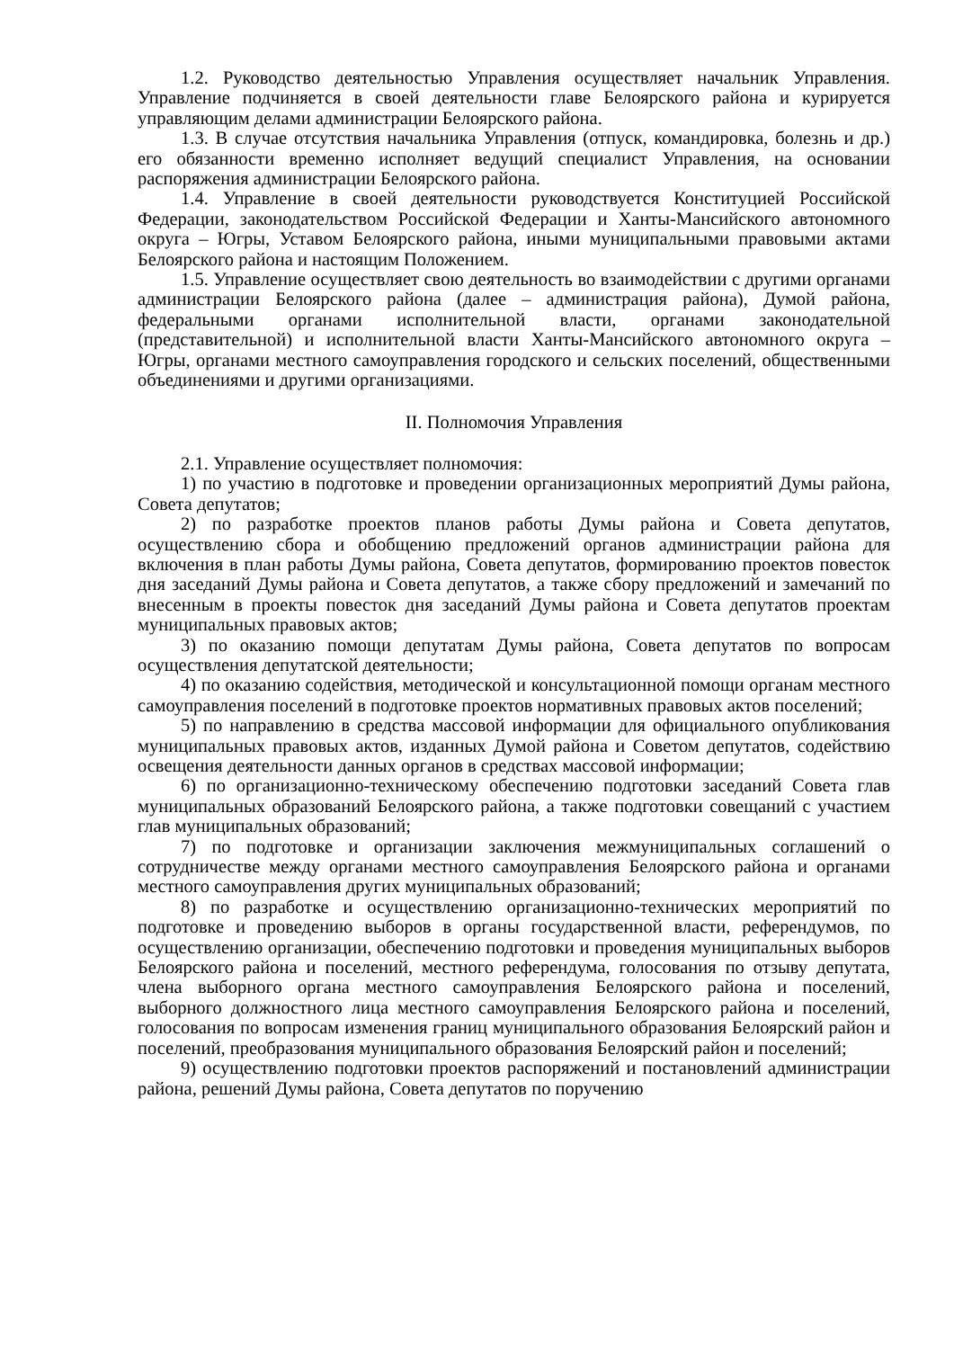1.2. Руководство деятельностью Управления осуществляет начальник Управления. Управление подчиняется в своей деятельности главе Белоярского района и курируется управляющим делами администрации Белоярского района.
1.3. В случае отсутствия начальника Управления (отпуск, командировка, болезнь и др.) его обязанности временно исполняет ведущий специалист Управления, на основании распоряжения администрации Белоярского района.
1.4. Управление в своей деятельности руководствуется Конституцией Российской Федерации, законодательством Российской Федерации и Ханты-Мансийского автономного округа – Югры, Уставом Белоярского района, иными муниципальными правовыми актами Белоярского района и настоящим Положением.
1.5. Управление осуществляет свою деятельность во взаимодействии с другими органами администрации Белоярского района (далее – администрация района), Думой района, федеральными органами исполнительной власти, органами законодательной (представительной) и исполнительной власти Ханты-Мансийского автономного округа – Югры, органами местного самоуправления городского и сельских поселений, общественными объединениями и другими организациями.
II. Полномочия Управления
2.1. Управление осуществляет полномочия:
1) по участию в подготовке и проведении организационных мероприятий Думы района, Совета депутатов;
2) по разработке проектов планов работы Думы района и Совета депутатов, осуществлению сбора и обобщению предложений органов администрации района для включения в план работы Думы района, Совета депутатов, формированию проектов повесток дня заседаний Думы района и Совета депутатов, а также сбору предложений и замечаний по внесенным в проекты повесток дня заседаний Думы района и Совета депутатов проектам муниципальных правовых актов;
3) по оказанию помощи депутатам Думы района, Совета депутатов по вопросам осуществления депутатской деятельности;
4) по оказанию содействия, методической и консультационной помощи органам местного самоуправления поселений в подготовке проектов нормативных правовых актов поселений;
5) по направлению в средства массовой информации для официального опубликования муниципальных правовых актов, изданных Думой района и Советом депутатов, содействию освещения деятельности данных органов в средствах массовой информации;
6) по организационно-техническому обеспечению подготовки заседаний Совета глав муниципальных образований Белоярского района, а также подготовки совещаний с участием глав муниципальных образований;
7) по подготовке и организации заключения межмуниципальных соглашений о сотрудничестве между органами местного самоуправления Белоярского района и органами местного самоуправления других муниципальных образований;
8) по разработке и осуществлению организационно-технических мероприятий по подготовке и проведению выборов в органы государственной власти, референдумов, по осуществлению организации, обеспечению подготовки и проведения муниципальных выборов Белоярского района и поселений, местного референдума, голосования по отзыву депутата, члена выборного органа местного самоуправления Белоярского района и поселений, выборного должностного лица местного самоуправления Белоярского района и поселений, голосования по вопросам изменения границ муниципального образования Белоярский район и поселений, преобразования муниципального образования Белоярский район и поселений;
9) осуществлению подготовки проектов распоряжений и постановлений администрации района, решений Думы района, Совета депутатов по поручению